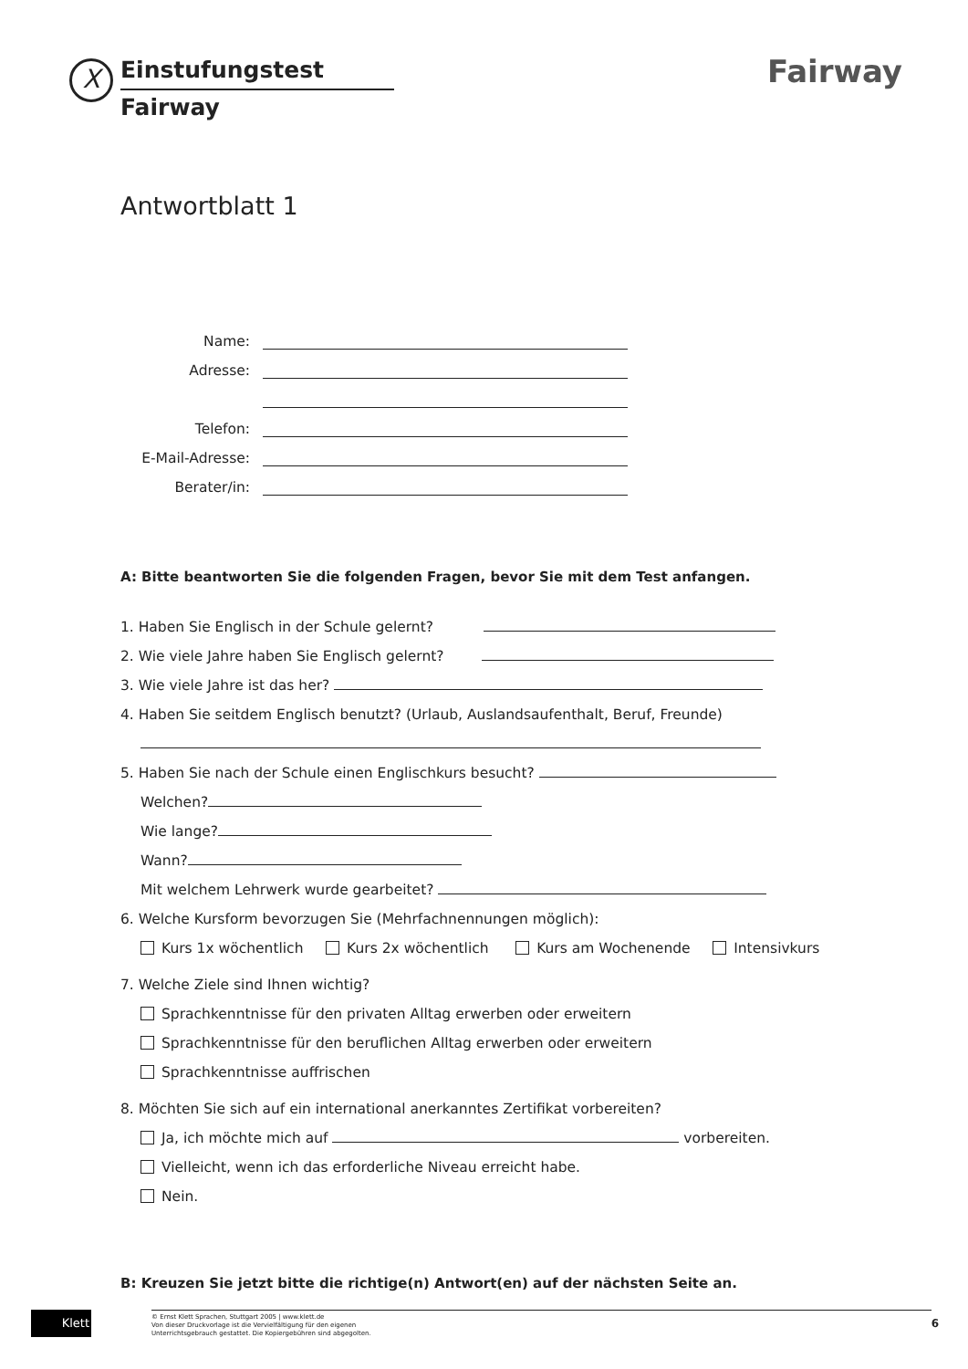X
Einstufungstest
Fairway
Fairway
Antwortblatt 1
Name:
Adresse:
Telefon:
E-Mail-Adresse:
Berater/in:
A: Bitte beantworten Sie die folgenden Fragen, bevor Sie mit dem Test anfangen.
1. Haben Sie Englisch in der Schule gelernt?
2. Wie viele Jahre haben Sie Englisch gelernt?
3. Wie viele Jahre ist das her?
4. Haben Sie seitdem Englisch benutzt? (Urlaub, Auslandsaufenthalt, Beruf, Freunde)
5. Haben Sie nach der Schule einen Englischkurs besucht?
Welchen?
Wie lange?
Wann?
Mit welchem Lehrwerk wurde gearbeitet?
6. Welche Kursform bevorzugen Sie (Mehrfachnennungen möglich):
Kurs 1x wöchentlich Kurs 2x wöchentlich Kurs am Wochenende Intensivkurs
7. Welche Ziele sind Ihnen wichtig?
Sprachkenntnisse für den privaten Alltag erwerben oder erweitern
Sprachkenntnisse für den beruflichen Alltag erwerben oder erweitern
Sprachkenntnisse auffrischen
8. Möchten Sie sich auf ein international anerkanntes Zertifikat vorbereiten?
Ja, ich möchte mich auf vorbereiten.
Vielleicht, wenn ich das erforderliche Niveau erreicht habe.
Nein.
B: Kreuzen Sie jetzt bitte die richtige(n) Antwort(en) auf der nächsten Seite an.
Klett
© Ernst Klett Sprachen, Stuttgart 2005 | www.klett.de
Von dieser Druckvorlage ist die Vervielfältigung für den eigenen
Unterrichtsgebrauch gestattet. Die Kopiergebühren sind abgegolten.
6